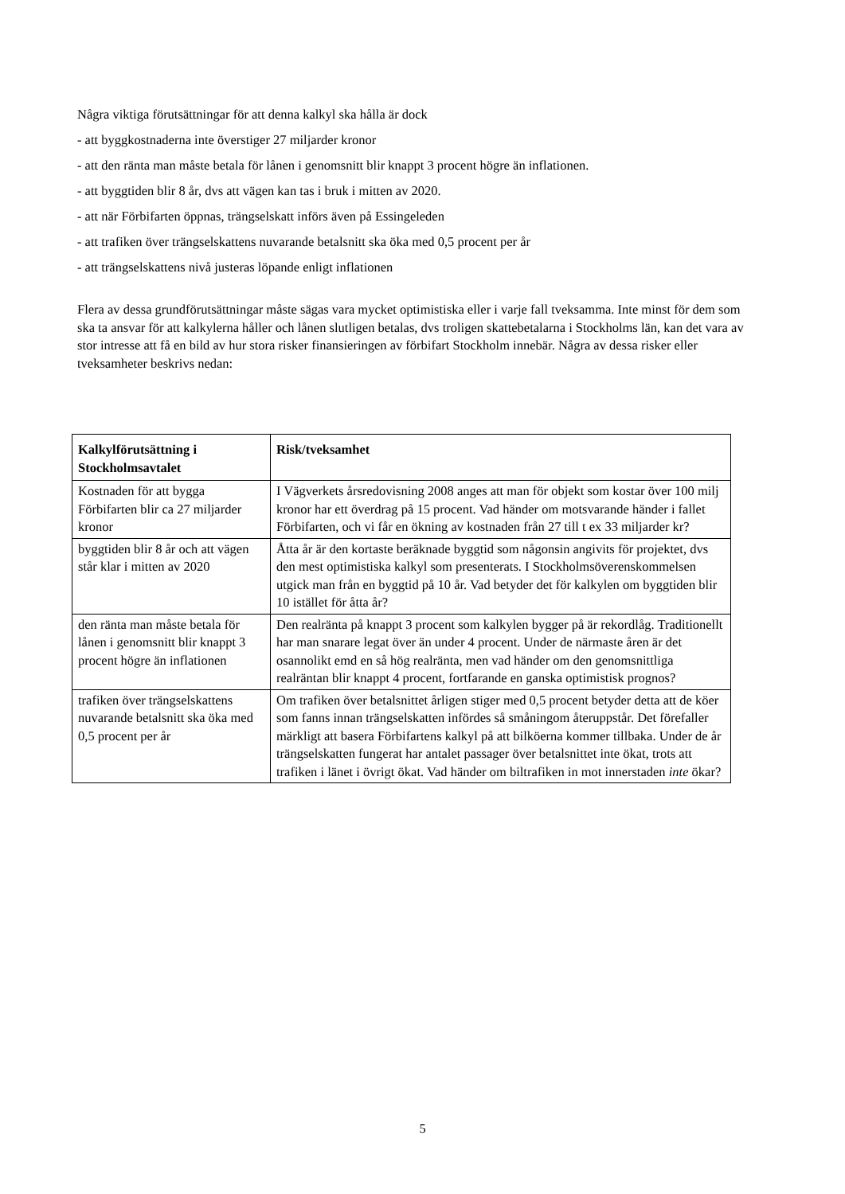Några viktiga förutsättningar för att denna kalkyl ska hålla är dock
- att byggkostnaderna inte överstiger 27 miljarder kronor
- att den ränta man måste betala för lånen i genomsnitt blir knappt 3 procent högre än inflationen.
- att byggtiden blir 8 år, dvs att vägen kan tas i bruk i mitten av 2020.
- att när Förbifarten öppnas, trängselskatt införs även på Essingeleden
- att trafiken över trängselskattens nuvarande betalsnitt ska öka med 0,5 procent per år
- att trängselskattens nivå justeras löpande enligt inflationen
Flera av dessa grundförutsättningar måste sägas vara mycket optimistiska eller i varje fall tveksamma. Inte minst för dem som ska ta ansvar för att kalkylerna håller och lånen slutligen betalas, dvs troligen skattebetalarna i Stockholms län, kan det vara av stor intresse att få en bild av hur stora risker finansieringen av förbifart Stockholm innebär. Några av dessa risker eller tveksamheter beskrivs nedan:
| Kalkylförutsättning i Stockholmsavtalet | Risk/tveksamhet |
| --- | --- |
| Kostnaden för att bygga Förbifarten blir ca 27 miljarder kronor | I Vägverkets årsredovisning 2008 anges att man för objekt som kostar över 100 milj kronor har ett överdrag på 15 procent. Vad händer om motsvarande händer i fallet Förbifarten, och vi får en ökning av kostnaden från 27 till t ex 33 miljarder kr? |
| byggtiden blir 8 år och att vägen står klar i mitten av 2020 | Åtta år är den kortaste beräknade byggtid som någonsin angivits för projektet, dvs den mest optimistiska kalkyl som presenterats. I Stockholmsöverenskommelsen utgick man från en byggtid på 10 år. Vad betyder det för kalkylen om byggtiden blir 10 istället för åtta år? |
| den ränta man måste betala för lånen i genomsnitt blir knappt 3 procent högre än inflationen | Den realränta på knappt 3 procent som kalkylen bygger på är rekordlåg. Traditionellt har man snarare legat över än under 4 procent. Under de närmaste åren är det osannolikt emd en så hög realränta, men vad händer om den genomsnittliga realräntan blir knappt 4 procent, fortfarande en ganska optimistisk prognos? |
| trafiken över trängselskattens nuvarande betalsnitt ska öka med 0,5 procent per år | Om trafiken över betalsnittet årligen stiger med 0,5 procent betyder detta att de köer som fanns innan trängselskatten infördes så småningom återuppstår. Det förefaller märkligt att basera Förbifartens kalkyl på att bilköerna kommer tillbaka. Under de år trängselskatten fungerat har antalet passager över betalsnittet inte ökat, trots att trafiken i länet i övrigt ökat. Vad händer om biltrafiken in mot innerstaden inte ökar? |
5